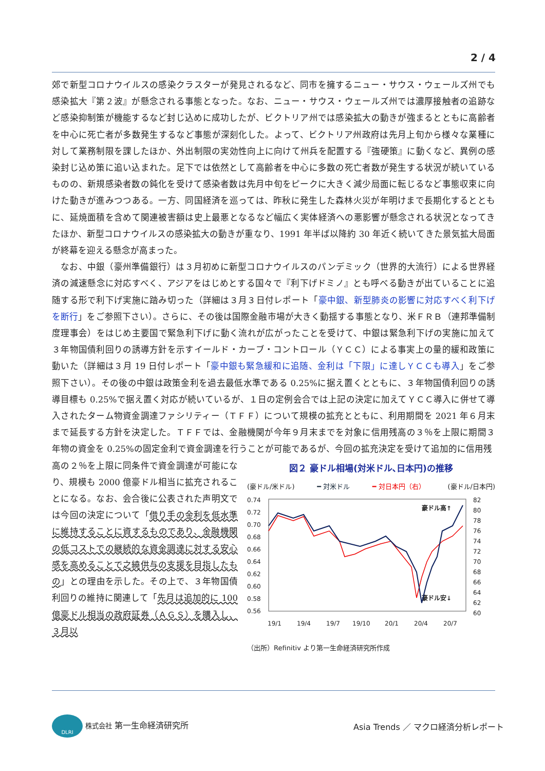2 / 4
郊で新型コロナウイルスの感染クラスターが発見されるなど、同市を擁するニュー・サウス・ウェールズ州でも感染拡大『第２波』が懸念される事態となった。なお、ニュー・サウス・ウェールズ州では濃厚接触者の追跡など感染抑制策が機能するなど封じ込めに成功したが、ビクトリア州では感染拡大の動きが強まるとともに高齢者を中心に死亡者が多数発生するなど事態が深刻化した。よって、ビクトリア州政府は先月上旬から様々な業種に対して業務制限を課したほか、外出制限の実効性向上に向けて州兵を配置する『強硬策』に動くなど、異例の感染封じ込め策に追い込まれた。足下では依然として高齢者を中心に多数の死亡者数が発生する状況が続いているものの、新規感染者数の鈍化を受けて感染者数は先月中旬をピークに大きく減少局面に転じるなど事態収束に向けた動きが進みつつある。一方、同国経済を巡っては、昨秋に発生した森林火災が年明けまで長期化するとともに、延焼面積を含めて関連被害額は史上最悪となるなど幅広く実体経済への悪影響が懸念される状況となってきたほか、新型コロナウイルスの感染拡大の動きが重なり、1991 年半ば以降約 30 年近く続いてきた景気拡大局面が終幕を迎える懸念が高まった。
　なお、中銀（豪州準備銀行）は３月初めに新型コロナウイルスのパンデミック（世界的大流行）による世界経済の減速懸念に対応すべく、アジアをはじめとする国々で『利下げドミノ』とも呼べる動きが出ていることに追随する形で利下げ実施に踏み切った（詳細は３月３日付レポート「豪中銀、新型肺炎の影響に対応すべく利下げを断行」をご参照下さい）。さらに、その後は国際金融市場が大きく動揺する事態となり、米ＦＲＢ（連邦準備制度理事会）をはじめ主要国で緊急利下げに動く流れが広がったことを受けて、中銀は緊急利下げの実施に加えて３年物国債利回りの誘導方針を示すイールド・カーブ・コントロール（ＹＣＣ）による事実上の量的緩和政策に動いた（詳細は３月 19 日付レポート「豪中銀も緊急緩和に追随、金利は「下限」に達しＹＣＣも導入」をご参照下さい）。その後の中銀は政策金利を過去最低水準である 0.25%に据え置くとともに、３年物国債利回りの誘導目標も 0.25%で据え置く対応が続いているが、１日の定例会合では上記の決定に加えてＹＣＣ導入に併せて導入されたターム物資金調達ファシリティー（ＴＦＦ）について規模の拡充とともに、利用期間を 2021 年６月末まで延長する方針を決定した。ＴＦＦでは、金融機関が今年９月末までを対象に信用残高の３％を上限に期間３年物の資金を 0.25%の固定金利で資金調達を行うことが可能であるが、今回の拡充決定を受けて追加的に信用残
高の２％を上限に同条件で資金調達が可能になり、規模も 2000 億豪ドル相当に拡充されることになる。なお、会合後に公表された声明文では今回の決定について「借り手の金利を低水準に維持することに資するものであり、金融機関の低コストでの継続的な資金調達に対する安心感を高めることで之繞供与の支援を目指したもの」との理由を示した。その上で、３年物国債利回りの維持に関連して「先月は追加的に 100 億豪ドル相当の政府証券（ＡＧＳ）を購入し、３月以
図２ 豪ドル相場(対米ドル､日本円)の推移
(豪ドル/米ドル) ━ 対米ドル ━ 対日本円（右） (豪ドル/日本円)
0.74
0.72
0.70
0.68
0.66
0.64
0.62
0.60
0.58
0.56
82
80
78
76
74
72
70
68
66
64
62
60
19/1
19/4
19/7
19/10
20/1
20/4
20/7
豪ドル高↑
豪ドル安↓
（出所）Refinitiv より第一生命経済研究所作成
DLRI 株式会社 第一生命経済研究所 Asia Trends ／ マクロ経済分析レポート